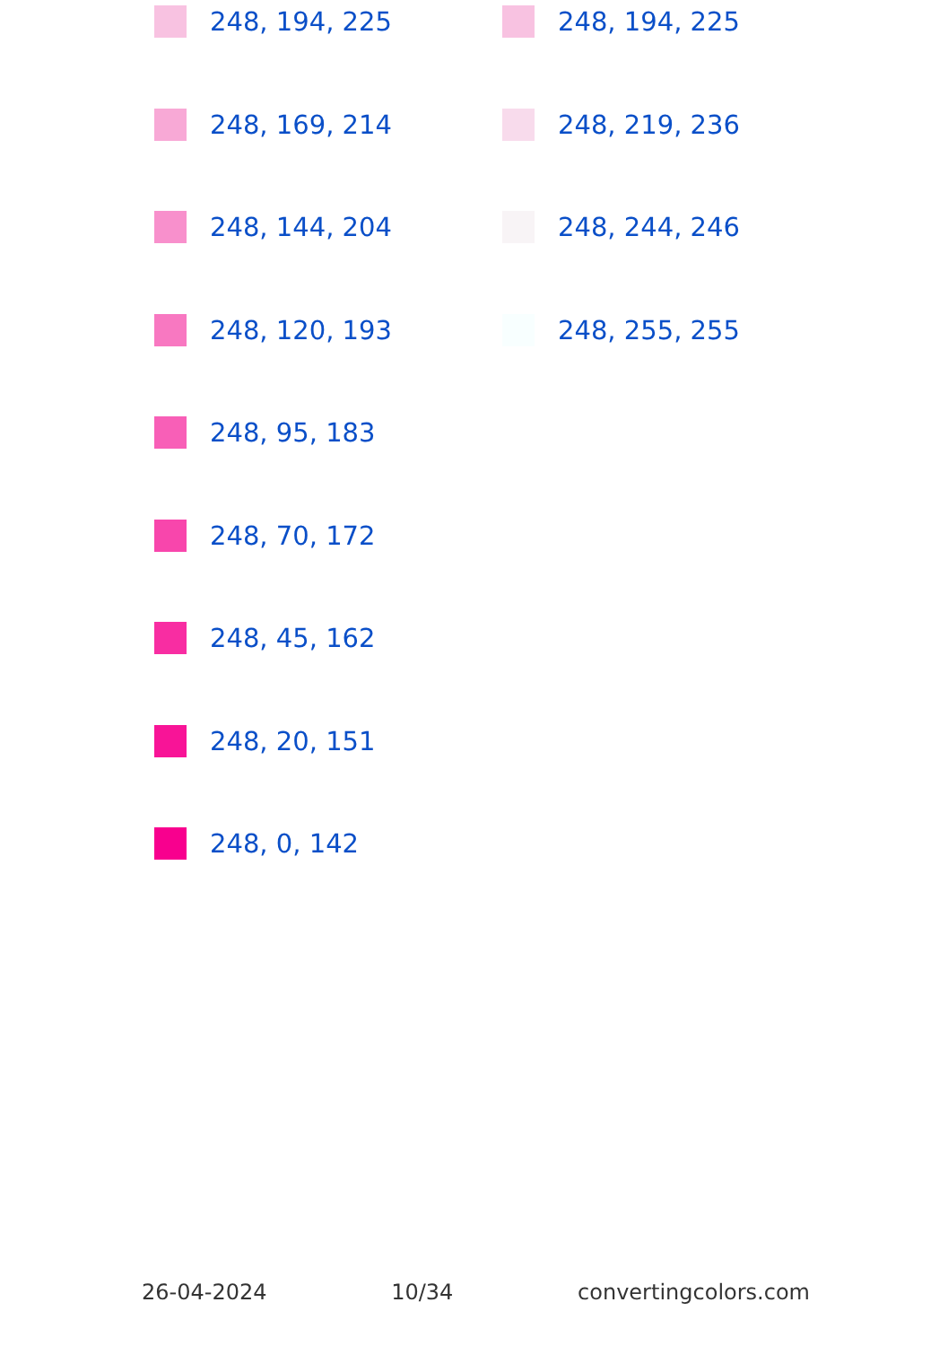248, 194, 225
248, 169, 214
248, 144, 204
248, 120, 193
248, 95, 183
248, 70, 172
248, 45, 162
248, 20, 151
248, 0, 142
248, 194, 225
248, 219, 236
248, 244, 246
248, 255, 255
26-04-2024 10/34 convertingcolors.com